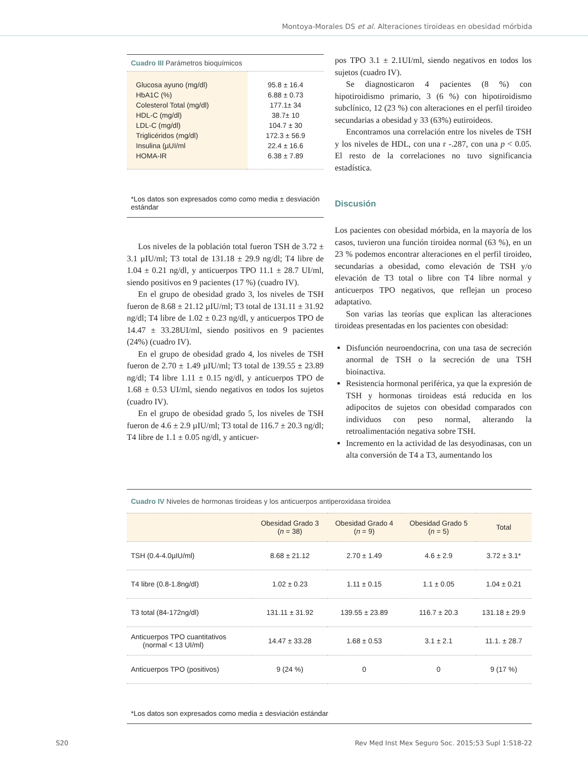Montoya-Morales DS et al. Alteraciones tiroideas en obesidad mórbida
Cuadro III Parámetros bioquímicos
| Glucosa ayuno (mg/dl) | 95.8 ± 16.4 |
| HbA1C (%) | 6.88 ± 0.73 |
| Colesterol Total (mg/dl) | 177.1± 34 |
| HDL-C (mg/dl) | 38.7± 10 |
| LDL-C (mg/dl) | 104.7 ± 30 |
| Triglicéridos (mg/dl) | 172.3 ± 56.9 |
| Insulina (µUI/ml | 22.4 ± 16.6 |
| HOMA-IR | 6.38 ± 7.89 |
*Los datos son expresados como como media ± desviación estándar
Los niveles de la población total fueron TSH de 3.72 ± 3.1 µIU/ml; T3 total de 131.18 ± 29.9 ng/dl; T4 libre de 1.04 ± 0.21 ng/dl, y anticuerpos TPO 11.1 ± 28.7 UI/ml, siendo positivos en 9 pacientes (17 %) (cuadro IV).
En el grupo de obesidad grado 3, los niveles de TSH fueron de 8.68 ± 21.12 µIU/ml; T3 total de 131.11 ± 31.92 ng/dl; T4 libre de 1.02 ± 0.23 ng/dl, y anticuerpos TPO de 14.47 ± 33.28UI/ml, siendo positivos en 9 pacientes (24%) (cuadro IV).
En el grupo de obesidad grado 4, los niveles de TSH fueron de 2.70 ± 1.49 µIU/ml; T3 total de 139.55 ± 23.89 ng/dl; T4 libre 1.11 ± 0.15 ng/dl, y anticuerpos TPO de 1.68 ± 0.53 UI/ml, siendo negativos en todos los sujetos (cuadro IV).
En el grupo de obesidad grado 5, los niveles de TSH fueron de 4.6 ± 2.9 µIU/ml; T3 total de 116.7 ± 20.3 ng/dl; T4 libre de 1.1 ± 0.05 ng/dl, y anticuer-
pos TPO 3.1 ± 2.1UI/ml, siendo negativos en todos los sujetos (cuadro IV).
Se diagnosticaron 4 pacientes (8 %) con hipotiroidismo primario, 3 (6 %) con hipotiroidismo subclínico, 12 (23 %) con alteraciones en el perfil tiroideo secundarias a obesidad y 33 (63%) eutiroideos.
Encontramos una correlación entre los niveles de TSH y los niveles de HDL, con una r -.287, con una p < 0.05. El resto de la correlaciones no tuvo significancia estadística.
Discusión
Los pacientes con obesidad mórbida, en la mayoría de los casos, tuvieron una función tiroidea normal (63 %), en un 23 % podemos encontrar alteraciones en el perfil tiroideo, secundarias a obesidad, como elevación de TSH y/o elevación de T3 total o libre con T4 libre normal y anticuerpos TPO negativos, que reflejan un proceso adaptativo.
Son varias las teorías que explican las alteraciones tiroideas presentadas en los pacientes con obesidad:
Disfunción neuroendocrina, con una tasa de secreción anormal de TSH o la secreción de una TSH bioinactiva.
Resistencia hormonal periférica, ya que la expresión de TSH y hormonas tiroideas está reducida en los adipocitos de sujetos con obesidad comparados con individuos con peso normal, alterando la retroalimentación negativa sobre TSH.
Incremento en la actividad de las desyodinasas, con un alta conversión de T4 a T3, aumentando los
Cuadro IV Niveles de hormonas tiroideas y los anticuerpos antiperoxidasa tiroidea
| | Obesidad Grado 3 ( n = 38) | Obesidad Grado 4 ( n = 9) | Obesidad Grado 5 ( n = 5) | Total |
| --- | --- | --- | --- | --- |
| TSH (0.4-4.0µIU/ml) | 8.68 ± 21.12 | 2.70 ± 1.49 | 4.6 ± 2.9 | 3.72 ± 3.1* |
| T4 libre (0.8-1.8ng/dl) | 1.02 ± 0.23 | 1.11 ± 0.15 | 1.1 ± 0.05 | 1.04 ± 0.21 |
| T3 total (84-172ng/dl) | 131.11 ± 31.92 | 139.55 ± 23.89 | 116.7 ± 20.3 | 131.18 ± 29.9 |
| Anticuerpos TPO cuantitativos (normal < 13 UI/ml) | 14.47 ± 33.28 | 1.68 ± 0.53 | 3.1 ± 2.1 | 11.1. ± 28.7 |
| Anticuerpos TPO (positivos) | 9 (24 %) | 0 | 0 | 9 (17 %) |
*Los datos son expresados como media ± desviación estándar
S20 Rev Med Inst Mex Seguro Soc. 2015;53 Supl 1:S18-22